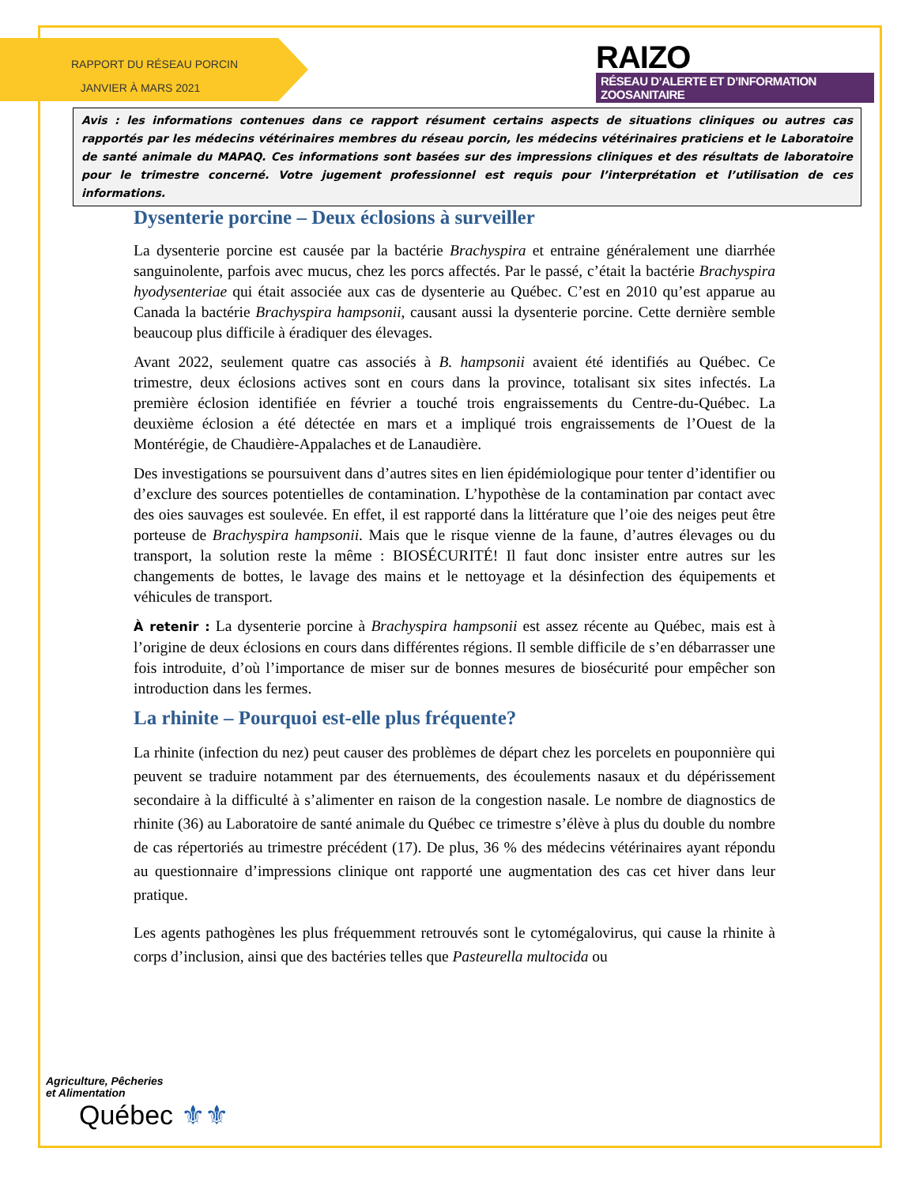RAPPORT DU RÉSEAU PORCIN
JANVIER À MARS 2021
RAIZO
RÉSEAU D’ALERTE ET D’INFORMATION ZOOSANITAIRE
Avis : les informations contenues dans ce rapport résument certains aspects de situations cliniques ou autres cas rapportés par les médecins vétérinaires membres du réseau porcin, les médecins vétérinaires praticiens et le Laboratoire de santé animale du MAPAQ. Ces informations sont basées sur des impressions cliniques et des résultats de laboratoire pour le trimestre concerné. Votre jugement professionnel est requis pour l’interprétation et l’utilisation de ces informations.
Dysenterie porcine – Deux éclosions à surveiller
La dysenterie porcine est causée par la bactérie Brachyspira et entraine généralement une diarrhée sanguinolente, parfois avec mucus, chez les porcs affectés. Par le passé, c’était la bactérie Brachyspira hyodysenteriae qui était associée aux cas de dysenterie au Québec. C’est en 2010 qu’est apparue au Canada la bactérie Brachyspira hampsonii, causant aussi la dysenterie porcine. Cette dernière semble beaucoup plus difficile à éradiquer des élevages.
Avant 2022, seulement quatre cas associés à B. hampsonii avaient été identifiés au Québec. Ce trimestre, deux éclosions actives sont en cours dans la province, totalisant six sites infectés. La première éclosion identifiée en février a touché trois engraissements du Centre-du-Québec. La deuxième éclosion a été détectée en mars et a impliqué trois engraissements de l’Ouest de la Montérégie, de Chaudière-Appalaches et de Lanaudière.
Des investigations se poursuivent dans d’autres sites en lien épidémiologique pour tenter d’identifier ou d’exclure des sources potentielles de contamination. L’hypothèse de la contamination par contact avec des oies sauvages est soulevée. En effet, il est rapporté dans la littérature que l’oie des neiges peut être porteuse de Brachyspira hampsonii. Mais que le risque vienne de la faune, d’autres élevages ou du transport, la solution reste la même : BIOSÉCURITÉ! Il faut donc insister entre autres sur les changements de bottes, le lavage des mains et le nettoyage et la désinfection des équipements et véhicules de transport.
À retenir : La dysenterie porcine à Brachyspira hampsonii est assez récente au Québec, mais est à l’origine de deux éclosions en cours dans différentes régions. Il semble difficile de s’en débarrasser une fois introduite, d’où l’importance de miser sur de bonnes mesures de biosécurité pour empêcher son introduction dans les fermes.
La rhinite – Pourquoi est-elle plus fréquente?
La rhinite (infection du nez) peut causer des problèmes de départ chez les porcelets en pouponnière qui peuvent se traduire notamment par des éternuements, des écoulements nasaux et du dépérissement secondaire à la difficulté à s’alimenter en raison de la congestion nasale. Le nombre de diagnostics de rhinite (36) au Laboratoire de santé animale du Québec ce trimestre s’élève à plus du double du nombre de cas répertoriés au trimestre précédent (17). De plus, 36 % des médecins vétérinaires ayant répondu au questionnaire d’impressions clinique ont rapporté une augmentation des cas cet hiver dans leur pratique.
Les agents pathogènes les plus fréquemment retrouvés sont le cytomégalovirus, qui cause la rhinite à corps d’inclusion, ainsi que des bactéries telles que Pasteurella multocida ou
Agriculture, Pêcheries
et Alimentation
Québec ⚜⚜